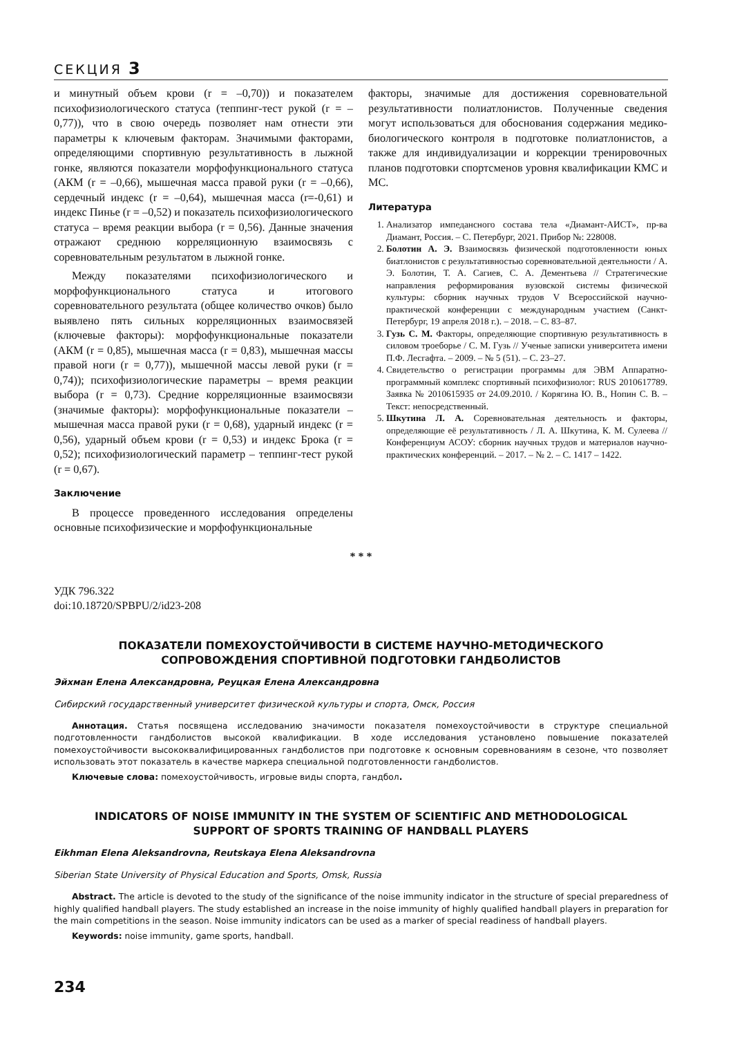СЕКЦИЯ 3
и минутный объем крови (r = –0,70)) и показателем психофизиологического статуса (теппинг-тест рукой (r = –0,77)), что в свою очередь позволяет нам отнести эти параметры к ключевым факторам. Значимыми факторами, определяющими спортивную результативность в лыжной гонке, являются показатели морфофункционального статуса (АКМ (r = –0,66), мышечная масса правой руки (r = –0,66), сердечный индекс (r = –0,64), мышечная масса (r=-0,61) и индекс Пинье (r = –0,52) и показатель психофизиологического статуса – время реакции выбора (r = 0,56). Данные значения отражают среднюю корреляционную взаимосвязь с соревновательным результатом в лыжной гонке.
Между показателями психофизиологического и морфофункционального статуса и итогового соревновательного результата (общее количество очков) было выявлено пять сильных корреляционных взаимосвязей (ключевые факторы): морфофункциональные показатели (АКМ (r = 0,85), мышечная масса (r = 0,83), мышечная массы правой ноги (r = 0,77)), мышечной массы левой руки (r = 0,74)); психофизиологические параметры – время реакции выбора (r = 0,73). Средние корреляционные взаимосвязи (значимые факторы): морфофункциональные показатели – мышечная масса правой руки (r = 0,68), ударный индекс (r = 0,56), ударный объем крови (r = 0,53) и индекс Брока (r = 0,52); психофизиологический параметр – теппинг-тест рукой (r = 0,67).
Заключение
В процессе проведенного исследования определены основные психофизические и морфофункциональные
факторы, значимые для достижения соревновательной результативности полиатлонистов. Полученные сведения могут использоваться для обоснования содержания медико-биологического контроля в подготовке полиатлонистов, а также для индивидуализации и коррекции тренировочных планов подготовки спортсменов уровня квалификации КМС и МС.
Литература
1. Анализатор импедансного состава тела «Диамант-АИСТ», пр-ва Диамант, Россия. – С. Петербург, 2021. Прибор №: 228008.
2. Болотин А. Э. Взаимосвязь физической подготовленности юных биатлонистов с результативностью соревновательной деятельности / А. Э. Болотин, Т. А. Сагиев, С. А. Дементьева // Стратегические направления реформирования вузовской системы физической культуры: сборник научных трудов V Всероссийской научно-практической конференции с международным участием (Санкт-Петербург, 19 апреля 2018 г.). – 2018. – С. 83–87.
3. Гузь С. М. Факторы, определяющие спортивную результативность в силовом троеборье / С. М. Гузь // Ученые записки университета имени П.Ф. Лесгафта. – 2009. – № 5 (51). – С. 23–27.
4. Свидетельство о регистрации программы для ЭВМ Аппаратно-программный комплекс спортивный психофизиолог: RUS 2010617789. Заявка № 2010615935 от 24.09.2010. / Корягина Ю. В., Нопин С. В. – Текст: непосредственный.
5. Шкутина Л. А. Соревновательная деятельность и факторы, определяющие её результативность / Л. А. Шкутина, К. М. Сулеева // Конференциум АСОУ: сборник научных трудов и материалов научно-практических конференций. – 2017. – № 2. – С. 1417 – 1422.
* * *
УДК 796.322
doi:10.18720/SPBPU/2/id23-208
ПОКАЗАТЕЛИ ПОМЕХОУСТОЙЧИВОСТИ В СИСТЕМЕ НАУЧНО-МЕТОДИЧЕСКОГО
СОПРОВОЖДЕНИЯ СПОРТИВНОЙ ПОДГОТОВКИ ГАНДБОЛИСТОВ
Эйхман Елена Александровна, Реуцкая Елена Александровна
Сибирский государственный университет физической культуры и спорта, Омск, Россия
Аннотация. Статья посвящена исследованию значимости показателя помехоустойчивости в структуре специальной подготовленности гандболистов высокой квалификации. В ходе исследования установлено повышение показателей помехоустойчивости высококвалифицированных гандболистов при подготовке к основным соревнованиям в сезоне, что позволяет использовать этот показатель в качестве маркера специальной подготовленности гандболистов.
Ключевые слова: помехоустойчивость, игровые виды спорта, гандбол.
INDICATORS OF NOISE IMMUNITY IN THE SYSTEM OF SCIENTIFIC AND METHODOLOGICAL
SUPPORT OF SPORTS TRAINING OF HANDBALL PLAYERS
Eikhman Elena Aleksandrovna, Reutskaya Elena Aleksandrovna
Siberian State University of Physical Education and Sports, Omsk, Russia
Abstract. The article is devoted to the study of the significance of the noise immunity indicator in the structure of special preparedness of highly qualified handball players. The study established an increase in the noise immunity of highly qualified handball players in preparation for the main competitions in the season. Noise immunity indicators can be used as a marker of special readiness of handball players.
Keywords: noise immunity, game sports, handball.
234